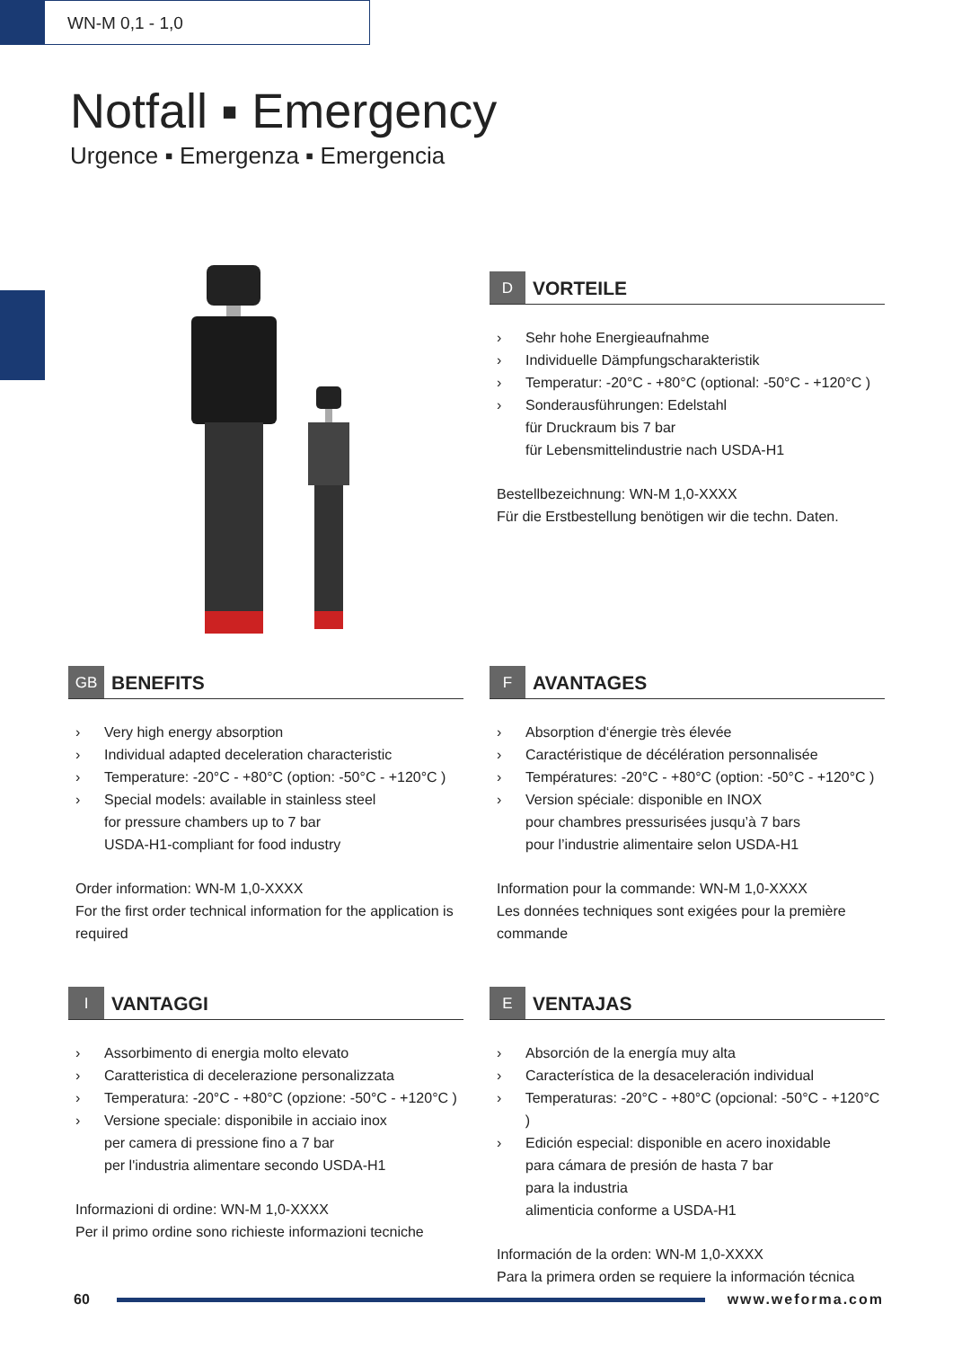WN-M 0,1 - 1,0
Notfall ▪ Emergency
Urgence ▪ Emergenza ▪ Emergencia
D VORTEILE
› Sehr hohe Energieaufnahme
› Individuelle Dämpfungscharakteristik
› Temperatur: -20°C - +80°C (optional: -50°C - +120°C )
› Sonderausführungen: Edelstahl
für Druckraum bis 7 bar
für Lebensmittelindustrie nach USDA-H1
Bestellbezeichnung: WN-M 1,0-XXXX
Für die Erstbestellung benötigen wir die techn. Daten.
GB BENEFITS
› Very high energy absorption
› Individual adapted deceleration characteristic
› Temperature: -20°C - +80°C (option: -50°C - +120°C )
› Special models: available in stainless steel
for pressure chambers up to 7 bar
USDA-H1-compliant for food industry
Order information: WN-M 1,0-XXXX
For the first order technical information for the application is required
F AVANTAGES
› Absorption d‘énergie très élevée
› Caractéristique de décélération personnalisée
› Températures: -20°C - +80°C (option: -50°C - +120°C )
› Version spéciale: disponible en INOX
pour chambres pressurisées jusqu’à 7 bars
pour l’industrie alimentaire selon USDA-H1
Information pour la commande: WN-M 1,0-XXXX
Les données techniques sont exigées pour la première commande
I VANTAGGI
› Assorbimento di energia molto elevato
› Caratteristica di decelerazione personalizzata
› Temperatura: -20°C - +80°C (opzione: -50°C - +120°C )
› Versione speciale: disponibile in acciaio inox
per camera di pressione fino a 7 bar
per l'industria alimentare secondo USDA-H1
Informazioni di ordine: WN-M 1,0-XXXX
Per il primo ordine sono richieste informazioni tecniche
E VENTAJAS
› Absorción de la energía muy alta
› Característica de la desaceleración individual
› Temperaturas: -20°C - +80°C (opcional: -50°C - +120°C )
› Edición especial: disponible en acero inoxidable
para cámara de presión de hasta 7 bar
para la industria
alimenticia conforme a USDA-H1
Información de la orden: WN-M 1,0-XXXX
Para la primera orden se requiere la información técnica
60 www.weforma.com